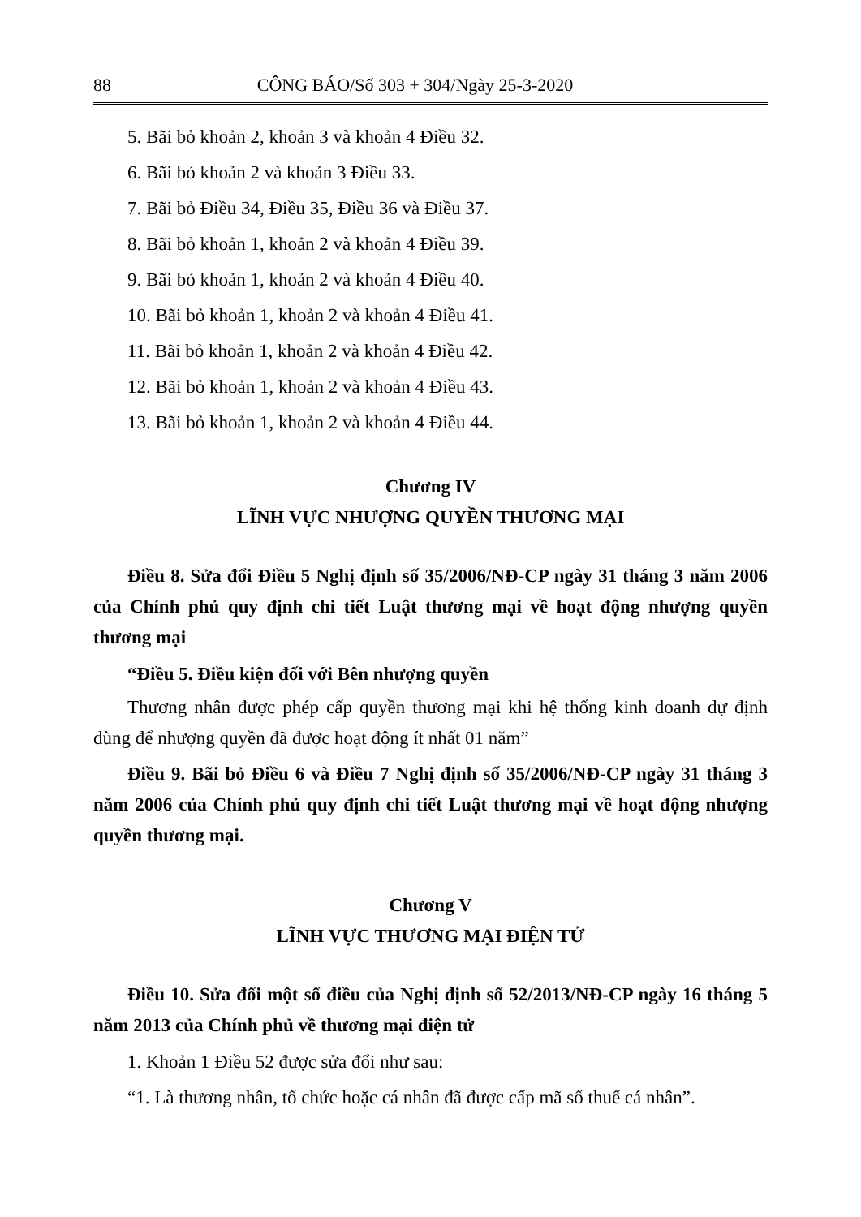88 CÔNG BÁO/Số 303 + 304/Ngày 25-3-2020
5. Bãi bỏ khoản 2, khoản 3 và khoản 4 Điều 32.
6. Bãi bỏ khoản 2 và khoản 3 Điều 33.
7. Bãi bỏ Điều 34, Điều 35, Điều 36 và Điều 37.
8. Bãi bỏ khoản 1, khoản 2 và khoản 4 Điều 39.
9. Bãi bỏ khoản 1, khoản 2 và khoản 4 Điều 40.
10. Bãi bỏ khoản 1, khoản 2 và khoản 4 Điều 41.
11. Bãi bỏ khoản 1, khoản 2 và khoản 4 Điều 42.
12. Bãi bỏ khoản 1, khoản 2 và khoản 4 Điều 43.
13. Bãi bỏ khoản 1, khoản 2 và khoản 4 Điều 44.
Chương IV
LĨNH VỰC NHƯỢNG QUYỀN THƯƠNG MẠI
Điều 8. Sửa đổi Điều 5 Nghị định số 35/2006/NĐ-CP ngày 31 tháng 3 năm 2006 của Chính phủ quy định chi tiết Luật thương mại về hoạt động nhượng quyền thương mại
“Điều 5. Điều kiện đối với Bên nhượng quyền
Thương nhân được phép cấp quyền thương mại khi hệ thống kinh doanh dự định dùng để nhượng quyền đã được hoạt động ít nhất 01 năm”
Điều 9. Bãi bỏ Điều 6 và Điều 7 Nghị định số 35/2006/NĐ-CP ngày 31 tháng 3 năm 2006 của Chính phủ quy định chi tiết Luật thương mại về hoạt động nhượng quyền thương mại.
Chương V
LĨNH VỰC THƯƠNG MẠI ĐIỆN TỬ
Điều 10. Sửa đổi một số điều của Nghị định số 52/2013/NĐ-CP ngày 16 tháng 5 năm 2013 của Chính phủ về thương mại điện tử
1. Khoản 1 Điều 52 được sửa đổi như sau:
“1. Là thương nhân, tổ chức hoặc cá nhân đã được cấp mã số thuế cá nhân”.